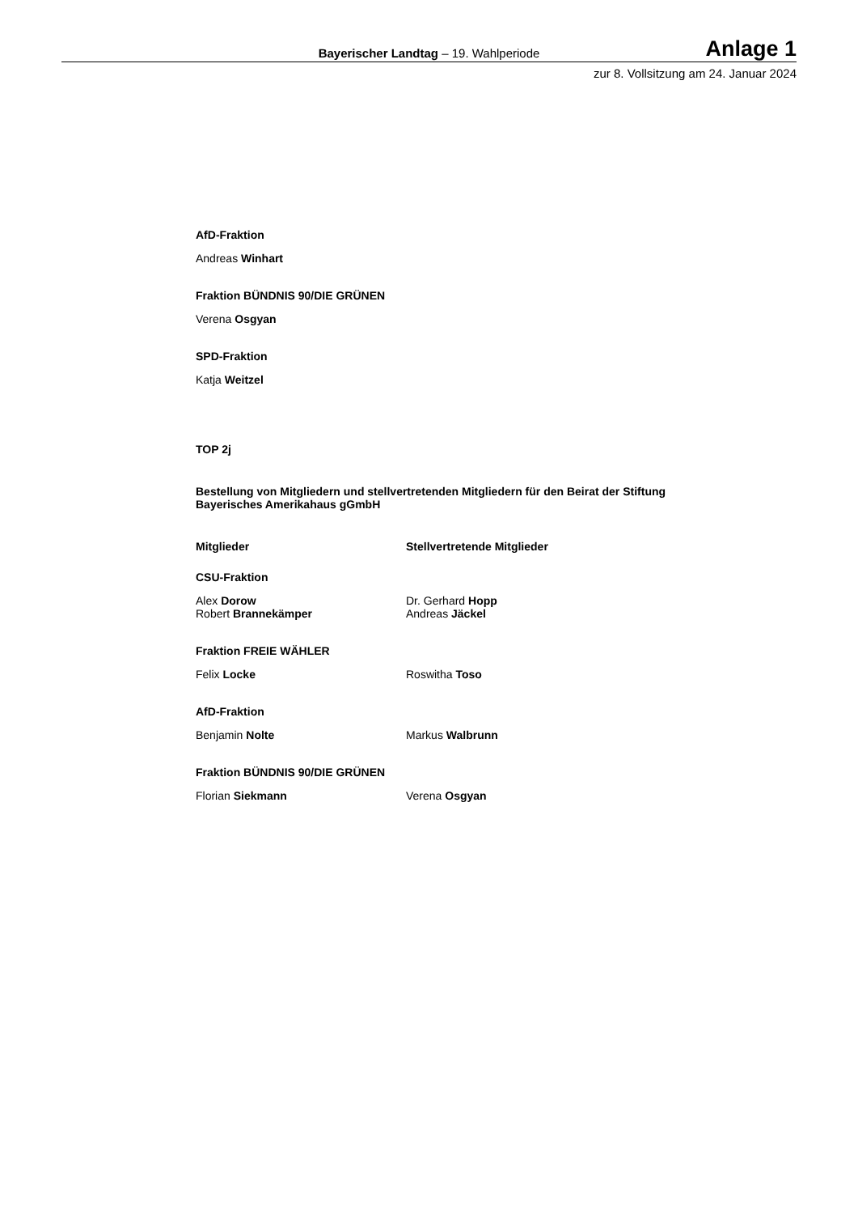Bayerischer Landtag – 19. Wahlperiode
Anlage 1
zur 8. Vollsitzung am 24. Januar 2024
AfD-Fraktion
Andreas Winhart
Fraktion BÜNDNIS 90/DIE GRÜNEN
Verena Osgyan
SPD-Fraktion
Katja Weitzel
TOP 2j
Bestellung von Mitgliedern und stellvertretenden Mitgliedern für den Beirat der Stiftung Bayerisches Amerikahaus gGmbH
Mitglieder Stellvertretende Mitglieder
CSU-Fraktion
Alex Dorow
Robert Brannekämper
Dr. Gerhard Hopp
Andreas Jäckel
Fraktion FREIE WÄHLER
Felix Locke Roswitha Toso
AfD-Fraktion
Benjamin Nolte Markus Walbrunn
Fraktion BÜNDNIS 90/DIE GRÜNEN
Florian Siekmann Verena Osgyan